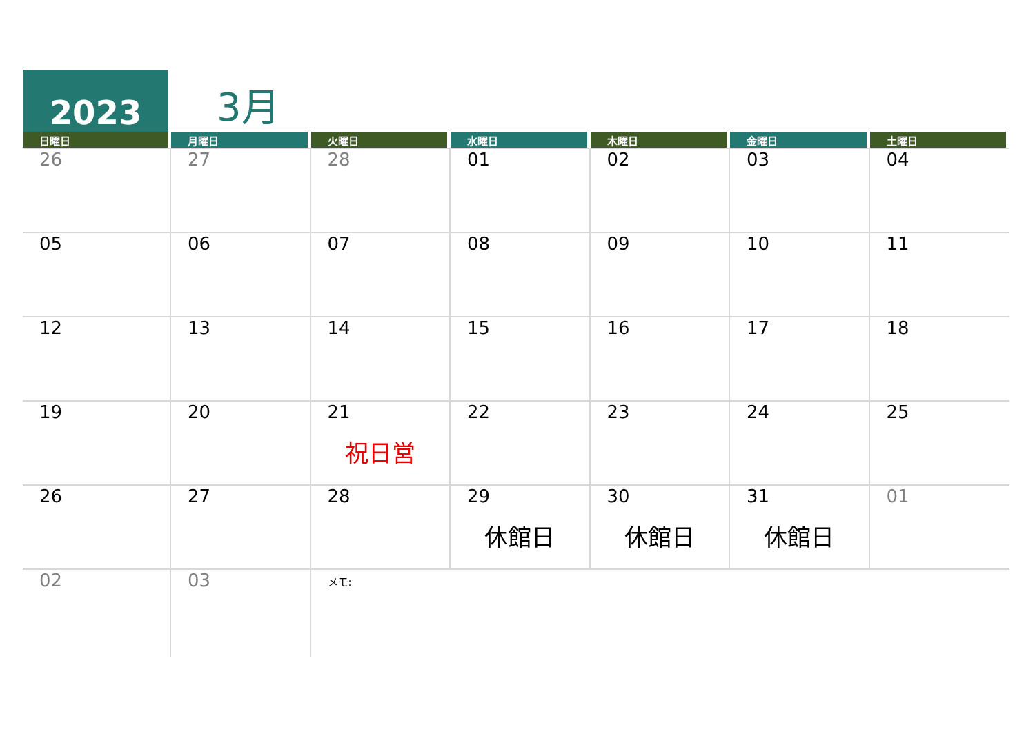2023
3月
| 日曜日 | 月曜日 | 火曜日 | 水曜日 | 木曜日 | 金曜日 | 土曜日 |
| --- | --- | --- | --- | --- | --- | --- |
| 26 | 27 | 28 | 01 | 02 | 03 | 04 |
| 05 | 06 | 07 | 08 | 09 | 10 | 11 |
| 12 | 13 | 14 | 15 | 16 | 17 | 18 |
| 19 | 20 | 21 祝日営 | 22 | 23 | 24 | 25 |
| 26 | 27 | 28 | 29 休館日 | 30 休館日 | 31 休館日 | 01 |
| 02 | 03 | メモ: | | | | |